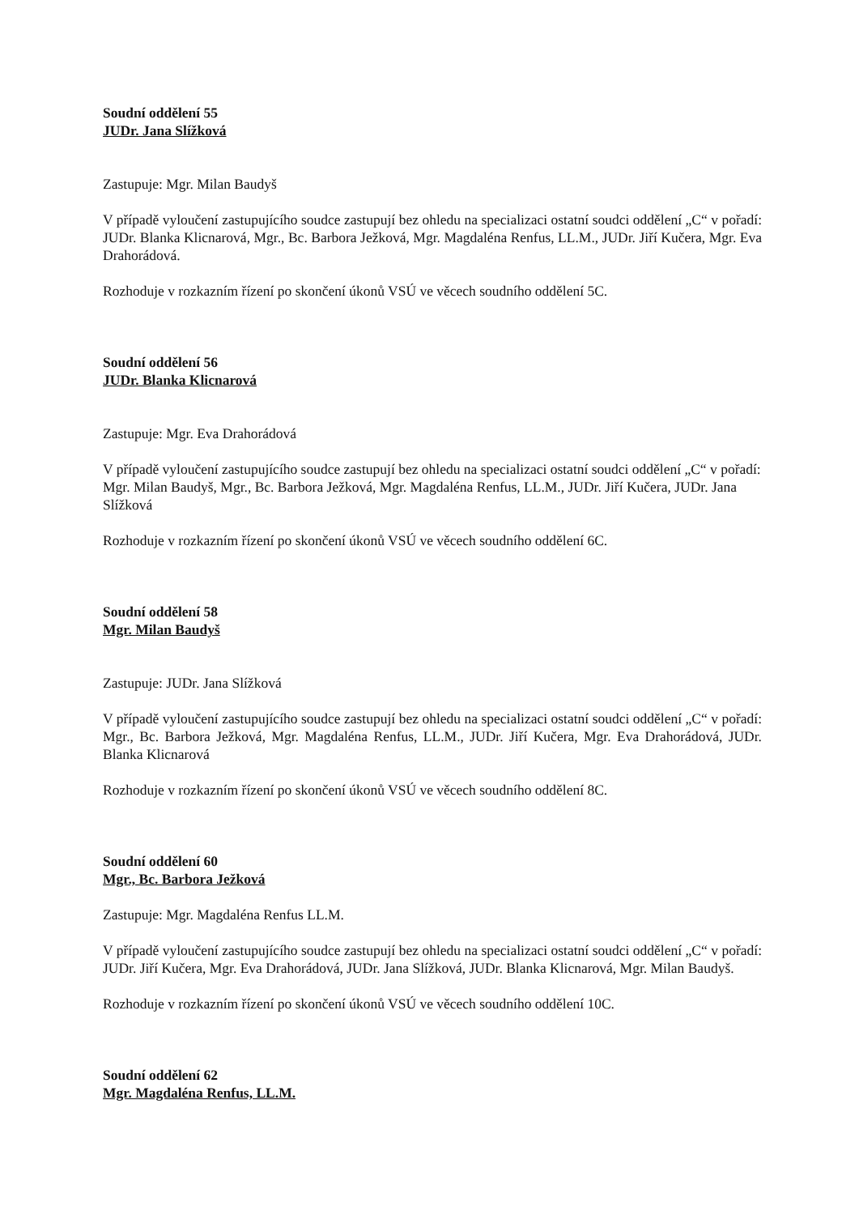Soudní oddělení 55
JUDr. Jana Slížková
Zastupuje: Mgr. Milan Baudyš
V případě vyloučení zastupujícího soudce zastupují bez ohledu na specializaci ostatní soudci oddělení „C“ v pořadí: JUDr. Blanka Klicnarová, Mgr., Bc. Barbora Ježková, Mgr. Magdaléna Renfus, LL.M., JUDr. Jiří Kučera, Mgr. Eva Drahorádová.
Rozhoduje v rozkazním řízení po skončení úkonů VSÚ ve věcech soudního oddělení 5C.
Soudní oddělení 56
JUDr. Blanka Klicnarová
Zastupuje: Mgr. Eva Drahorádová
V případě vyloučení zastupujícího soudce zastupují bez ohledu na specializaci ostatní soudci oddělení „C“ v pořadí: Mgr. Milan Baudyš, Mgr., Bc. Barbora Ježková, Mgr. Magdaléna Renfus, LL.M., JUDr. Jiří Kučera, JUDr. Jana Slížková
Rozhoduje v rozkazním řízení po skončení úkonů VSÚ ve věcech soudního oddělení 6C.
Soudní oddělení 58
Mgr. Milan Baudyš
Zastupuje: JUDr. Jana Slížková
V případě vyloučení zastupujícího soudce zastupují bez ohledu na specializaci ostatní soudci oddělení „C“ v pořadí: Mgr., Bc. Barbora Ježková, Mgr. Magdaléna Renfus, LL.M., JUDr. Jiří Kučera, Mgr. Eva Drahorádová, JUDr. Blanka Klicnarová
Rozhoduje v rozkazním řízení po skončení úkonů VSÚ ve věcech soudního oddělení 8C.
Soudní oddělení 60
Mgr., Bc. Barbora Ježková
Zastupuje: Mgr. Magdaléna Renfus LL.M.
V případě vyloučení zastupujícího soudce zastupují bez ohledu na specializaci ostatní soudci oddělení „C“ v pořadí: JUDr. Jiří Kučera, Mgr. Eva Drahorádová, JUDr. Jana Slížková, JUDr. Blanka Klicnarová, Mgr. Milan Baudyš.
Rozhoduje v rozkazním řízení po skončení úkonů VSÚ ve věcech soudního oddělení 10C.
Soudní oddělení 62
Mgr. Magdaléna Renfus, LL.M.